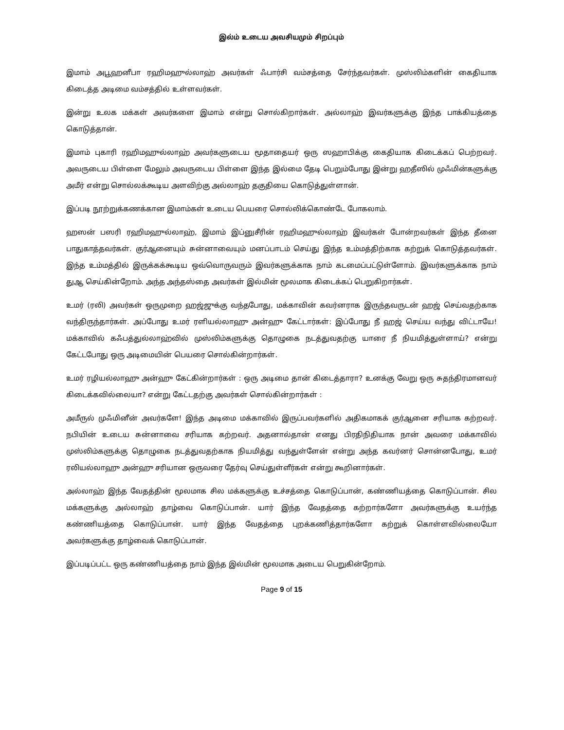இல்ம் உடைய அவசியமும் சிறப்பும்
இமாம் அபூஹனீபா ரஹிமஹுல்லாஹ் அவர்கள் ஃபார்சி வம்சத்தை சேர்ந்தவர்கள். முஸ்லிம்களின் கைதியாக கிடைத்த அடிமை வம்சத்தில் உள்ளவர்கள்.
இன்று உலக மக்கள் அவர்களை இமாம் என்று சொல்கிறார்கள். அல்லாஹ் இவர்களுக்கு இந்த பாக்கியத்தை கொடுத்தான்.
இமாம் புகாரி ரஹிமஹுல்லாஹ் அவர்களுடைய மூதாதையர் ஒரு ஸஹாபிக்கு கைதியாக கிடைக்கப் பெற்றவர். அவருடைய பிள்ளை மேலும் அவருடைய பிள்ளை இந்த இல்மை தேடி பெறும்போது இன்று ஹதீஸில் முஃமின்களுக்கு அமீர் என்று சொல்லக்கூடிய அளவிற்கு அல்லாஹ் தகுதியை கொடுத்துள்ளான்.
இப்படி நூற்றுக்கணக்கான இமாம்கள் உடைய பெயரை சொல்லிக்கொண்டே போகலாம்.
ஹஸன் பஸரி ரஹிமஹுல்லாஹ், இமாம் இப்னுசீரின் ரஹிமஹுல்லாஹ் இவர்கள் போன்றவர்கள் இந்த தீனை பாதுகாத்தவர்கள். குர்ஆனையும் சுன்னாவையும் மனப்பாடம் செய்து இந்த உம்மத்திற்காக கற்றுக் கொடுத்தவர்கள். இந்த உம்மத்தில் இருக்கக்கூடிய ஒவ்வொருவரும் இவர்களுக்காக நாம் கடமைப்பட்டுள்ளோம். இவர்களுக்காக நாம் துஆ செய்கின்றோம். அந்த அந்தஸ்தை அவர்கள் இல்மின் மூலமாக கிடைக்கப் பெறுகிறார்கள்.
உமர் (ரலி) அவர்கள் ஒருமுறை ஹஜ்ஜுக்கு வந்தபோது, மக்காவின் கவர்னராக இருந்தவருடன் ஹஜ் செய்வதற்காக வந்திருந்தார்கள். அப்போது உமர் ரளியல்லாஹு அன்ஹு கேட்டார்கள்: இப்போது நீ ஹஜ் செய்ய வந்து விட்டாயே! மக்காவில் கஃபத்துல்லாஹ்வில் முஸ்லிம்களுக்கு தொழுகை நடத்துவதற்கு யாரை நீ நியமித்துள்ளாய்? என்று கேட்டபோது ஒரு அடிமையின் பெயரை சொல்கின்றார்கள்.
உமர் ரழியல்லாஹு அன்ஹு கேட்கின்றார்கள் : ஒரு அடிமை தான் கிடைத்தாரா? உனக்கு வேறு ஒரு சுதந்திரமானவர் கிடைக்கவில்லையா? என்று கேட்டதற்கு அவர்கள் சொல்கின்றார்கள் :
அமீருல் முஃமினீன் அவர்களே! இந்த அடிமை மக்காவில் இருப்பவர்களில் அதிகமாகக் குர்ஆனை சரியாக கற்றவர். நபியின் உடைய சுன்னாவை சரியாக கற்றவர். அதனால்தான் எனது பிரதிநிதியாக நான் அவரை மக்காவில் முஸ்லிம்களுக்கு தொழுகை நடத்துவதற்காக நியமித்து வந்துள்ளேன் என்று அந்த கவர்னர் சொன்னபோது, உமர் ரலியல்லாஹு அன்ஹு சரியான ஒருவரை தேர்வு செய்துள்ளீர்கள் என்று கூறினார்கள்.
அல்லாஹ் இந்த வேதத்தின் மூலமாக சில மக்களுக்கு உச்சத்தை கொடுப்பான், கண்ணியத்தை கொடுப்பான். சில மக்களுக்கு அல்லாஹ் தாழ்வை கொடுப்பான். யார் இந்த வேதத்தை கற்றார்களோ அவர்களுக்கு உயர்ந்த கண்ணியத்தை கொடுப்பான். யார் இந்த வேதத்தை புறக்கணித்தார்களோ கற்றுக் கொள்ளவில்லையோ அவர்களுக்கு தாழ்வைக் கொடுப்பான்.
இப்படிப்பட்ட ஒரு கண்ணியத்தை நாம் இந்த இல்மின் மூலமாக அடைய பெறுகின்றோம்.
Page 9 of 15